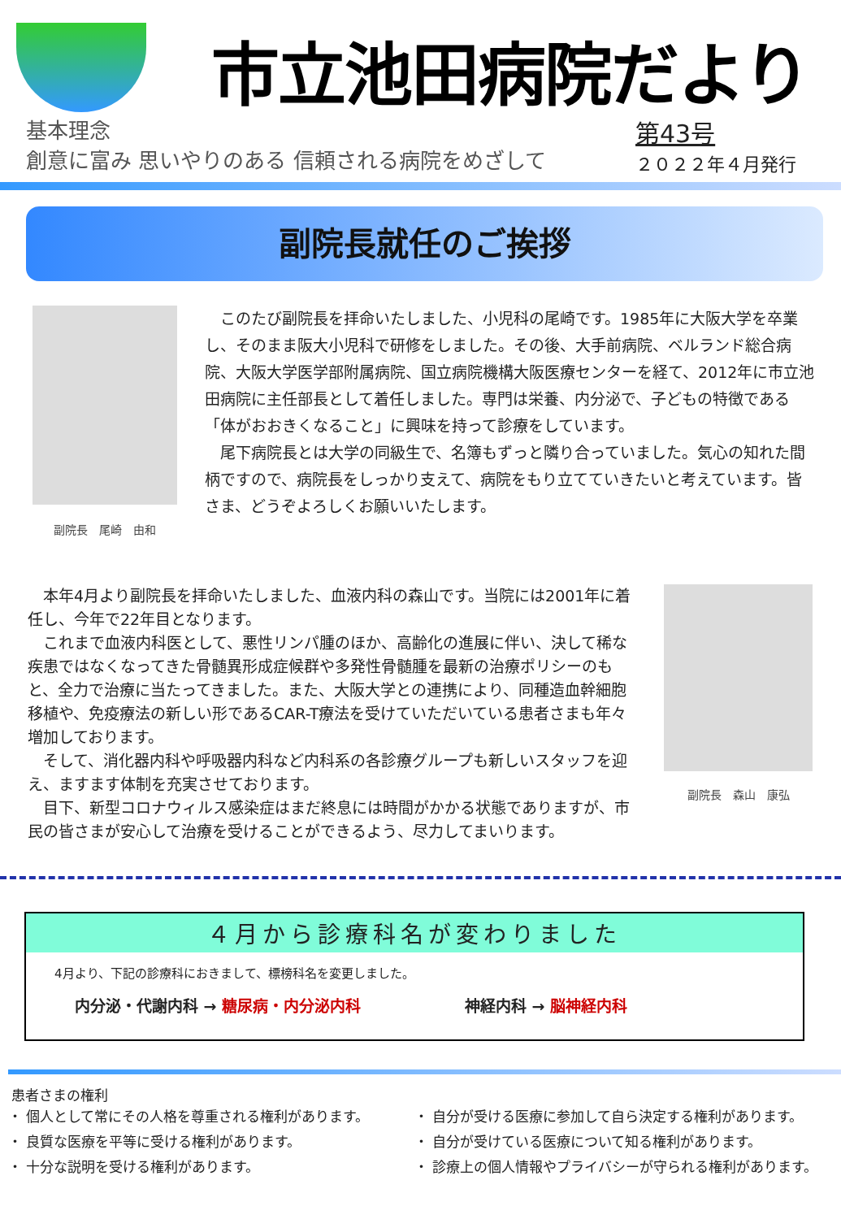市立池田病院だより
基本理念
創意に富み 思いやりのある 信頼される病院をめざして
第43号
２０２２年４月発行
副院長就任のご挨拶
副院長　尾崎　由和
　このたび副院長を拝命いたしました、小児科の尾崎です。1985年に大阪大学を卒業し、そのまま阪大小児科で研修をしました。その後、大手前病院、ベルランド総合病院、大阪大学医学部附属病院、国立病院機構大阪医療センターを経て、2012年に市立池田病院に主任部長として着任しました。専門は栄養、内分泌で、子どもの特徴である「体がおおきくなること」に興味を持って診療をしています。
　尾下病院長とは大学の同級生で、名簿もずっと隣り合っていました。気心の知れた間柄ですので、病院長をしっかり支えて、病院をもり立てていきたいと考えています。皆さま、どうぞよろしくお願いいたします。
　本年4月より副院長を拝命いたしました、血液内科の森山です。当院には2001年に着任し、今年で22年目となります。
　これまで血液内科医として、悪性リンパ腫のほか、高齢化の進展に伴い、決して稀な疾患ではなくなってきた骨髄異形成症候群や多発性骨髄腫を最新の治療ポリシーのもと、全力で治療に当たってきました。また、大阪大学との連携により、同種造血幹細胞移植や、免疫療法の新しい形であるCAR-T療法を受けていただいている患者さまも年々増加しております。
　そして、消化器内科や呼吸器内科など内科系の各診療グループも新しいスタッフを迎え、ますます体制を充実させております。
　目下、新型コロナウィルス感染症はまだ終息には時間がかかる状態でありますが、市民の皆さまが安心して治療を受けることができるよう、尽力してまいります。
副院長　森山　康弘
４月から診療科名が変わりました
4月より、下記の診療科におきまして、標榜科名を変更しました。
内分泌・代謝内科 → 糖尿病・内分泌内科 神経内科 → 脳神経内科
患者さまの権利
・ 個人として常にその人格を尊重される権利があります。
・ 良質な医療を平等に受ける権利があります。
・ 十分な説明を受ける権利があります。
・ 自分が受ける医療に参加して自ら決定する権利があります。
・ 自分が受けている医療について知る権利があります。
・ 診療上の個人情報やプライバシーが守られる権利があります。